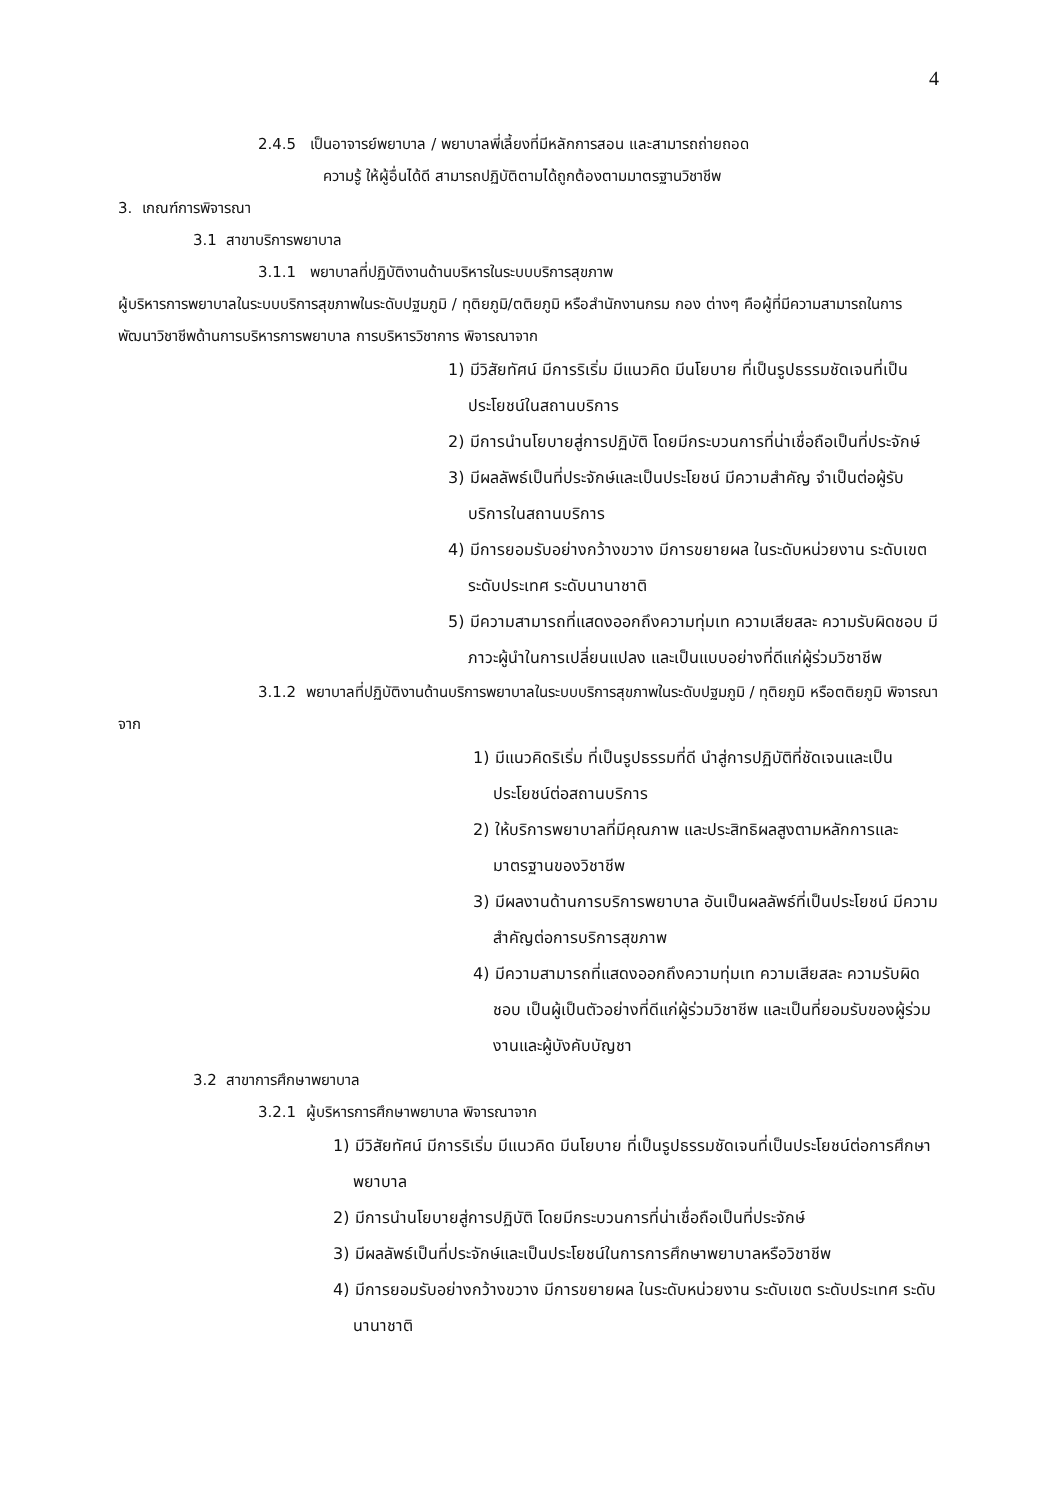4
2.4.5 เป็นอาจารย์พยาบาล / พยาบาลพี่เลี้ยงที่มีหลักการสอน และสามารถถ่ายถอด
ความรู้ ให้ผู้อื่นได้ดี สามารถปฏิบัติตามได้ถูกต้องตามมาตรฐานวิชาชีพ
3. เกณฑ์การพิจารณา
3.1 สาขาบริการพยาบาล
3.1.1 พยาบาลที่ปฏิบัติงานด้านบริหารในระบบบริการสุขภาพ
ผู้บริหารการพยาบาลในระบบบริการสุขภาพในระดับปฐมภูมิ / ทุติยภูมิ/ตติยภูมิ หรือสำนักงานกรม กอง ต่างๆ คือผู้ที่มีความสามารถในการพัฒนาวิชาชีพด้านการบริหารการพยาบาล การบริหารวิชาการ พิจารณาจาก
1) มีวิสัยทัศน์ มีการริเริ่ม มีแนวคิด มีนโยบาย ที่เป็นรูปธรรมชัดเจนที่เป็นประโยชน์ในสถานบริการ
2) มีการนำนโยบายสู่การปฏิบัติ โดยมีกระบวนการที่น่าเชื่อถือเป็นที่ประจักษ์
3) มีผลลัพธ์เป็นที่ประจักษ์และเป็นประโยชน์ มีความสำคัญ จำเป็นต่อผู้รับบริการในสถานบริการ
4) มีการยอมรับอย่างกว้างขวาง มีการขยายผล ในระดับหน่วยงาน ระดับเขต ระดับประเทศ ระดับนานาชาติ
5) มีความสามารถที่แสดงออกถึงความทุ่มเท ความเสียสละ ความรับผิดชอบ มีภาวะผู้นำในการเปลี่ยนแปลง และเป็นแบบอย่างที่ดีแก่ผู้ร่วมวิชาชีพ
3.1.2 พยาบาลที่ปฏิบัติงานด้านบริการพยาบาลในระบบบริการสุขภาพในระดับปฐมภูมิ / ทุติยภูมิ หรือตติยภูมิ พิจารณาจาก
1) มีแนวคิดริเริ่ม ที่เป็นรูปธรรมที่ดี นำสู่การปฏิบัติที่ชัดเจนและเป็นประโยชน์ต่อสถานบริการ
2) ให้บริการพยาบาลที่มีคุณภาพ และประสิทธิผลสูงตามหลักการและมาตรฐานของวิชาชีพ
3) มีผลงานด้านการบริการพยาบาล อันเป็นผลลัพธ์ที่เป็นประโยชน์ มีความสำคัญต่อการบริการสุขภาพ
4) มีความสามารถที่แสดงออกถึงความทุ่มเท ความเสียสละ ความรับผิดชอบ เป็นผู้เป็นตัวอย่างที่ดีแก่ผู้ร่วมวิชาชีพ และเป็นที่ยอมรับของผู้ร่วมงานและผู้บังคับบัญชา
3.2 สาขาการศึกษาพยาบาล
3.2.1 ผู้บริหารการศึกษาพยาบาล พิจารณาจาก
1) มีวิสัยทัศน์ มีการริเริ่ม มีแนวคิด มีนโยบาย ที่เป็นรูปธรรมชัดเจนที่เป็นประโยชน์ต่อการศึกษาพยาบาล
2) มีการนำนโยบายสู่การปฏิบัติ โดยมีกระบวนการที่น่าเชื่อถือเป็นที่ประจักษ์
3) มีผลลัพธ์เป็นที่ประจักษ์และเป็นประโยชน์ในการการศึกษาพยาบาลหรือวิชาชีพ
4) มีการยอมรับอย่างกว้างขวาง มีการขยายผล ในระดับหน่วยงาน ระดับเขต ระดับประเทศ ระดับนานาชาติ